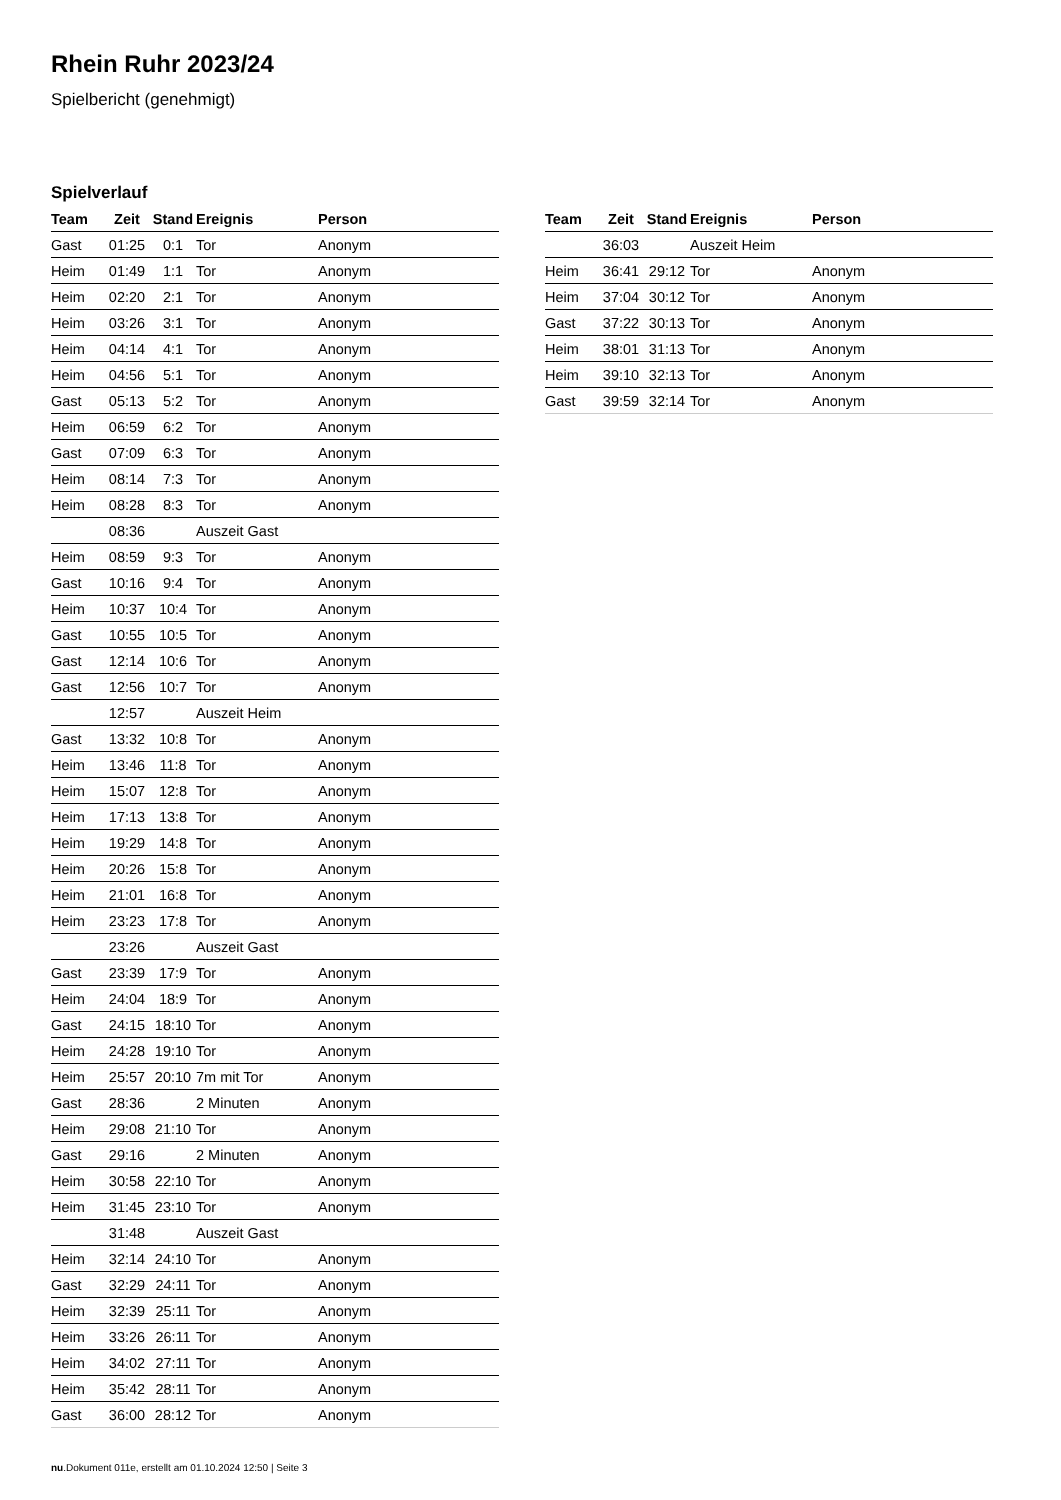Rhein Ruhr 2023/24
Spielbericht (genehmigt)
Spielverlauf
| Team | Zeit | Stand | Ereignis | Person |
| --- | --- | --- | --- | --- |
| Gast | 01:25 | 0:1 | Tor | Anonym |
| Heim | 01:49 | 1:1 | Tor | Anonym |
| Heim | 02:20 | 2:1 | Tor | Anonym |
| Heim | 03:26 | 3:1 | Tor | Anonym |
| Heim | 04:14 | 4:1 | Tor | Anonym |
| Heim | 04:56 | 5:1 | Tor | Anonym |
| Gast | 05:13 | 5:2 | Tor | Anonym |
| Heim | 06:59 | 6:2 | Tor | Anonym |
| Gast | 07:09 | 6:3 | Tor | Anonym |
| Heim | 08:14 | 7:3 | Tor | Anonym |
| Heim | 08:28 | 8:3 | Tor | Anonym |
| | 08:36 | | Auszeit Gast | |
| Heim | 08:59 | 9:3 | Tor | Anonym |
| Gast | 10:16 | 9:4 | Tor | Anonym |
| Heim | 10:37 | 10:4 | Tor | Anonym |
| Gast | 10:55 | 10:5 | Tor | Anonym |
| Gast | 12:14 | 10:6 | Tor | Anonym |
| Gast | 12:56 | 10:7 | Tor | Anonym |
| | 12:57 | | Auszeit Heim | |
| Gast | 13:32 | 10:8 | Tor | Anonym |
| Heim | 13:46 | 11:8 | Tor | Anonym |
| Heim | 15:07 | 12:8 | Tor | Anonym |
| Heim | 17:13 | 13:8 | Tor | Anonym |
| Heim | 19:29 | 14:8 | Tor | Anonym |
| Heim | 20:26 | 15:8 | Tor | Anonym |
| Heim | 21:01 | 16:8 | Tor | Anonym |
| Heim | 23:23 | 17:8 | Tor | Anonym |
| | 23:26 | | Auszeit Gast | |
| Gast | 23:39 | 17:9 | Tor | Anonym |
| Heim | 24:04 | 18:9 | Tor | Anonym |
| Gast | 24:15 | 18:10 | Tor | Anonym |
| Heim | 24:28 | 19:10 | Tor | Anonym |
| Heim | 25:57 | 20:10 | 7m mit Tor | Anonym |
| Gast | 28:36 | | 2 Minuten | Anonym |
| Heim | 29:08 | 21:10 | Tor | Anonym |
| Gast | 29:16 | | 2 Minuten | Anonym |
| Heim | 30:58 | 22:10 | Tor | Anonym |
| Heim | 31:45 | 23:10 | Tor | Anonym |
| | 31:48 | | Auszeit Gast | |
| Heim | 32:14 | 24:10 | Tor | Anonym |
| Gast | 32:29 | 24:11 | Tor | Anonym |
| Heim | 32:39 | 25:11 | Tor | Anonym |
| Heim | 33:26 | 26:11 | Tor | Anonym |
| Heim | 34:02 | 27:11 | Tor | Anonym |
| Heim | 35:42 | 28:11 | Tor | Anonym |
| Gast | 36:00 | 28:12 | Tor | Anonym |
| Team | Zeit | Stand | Ereignis | Person |
| --- | --- | --- | --- | --- |
| | 36:03 | | Auszeit Heim | |
| Heim | 36:41 | 29:12 | Tor | Anonym |
| Heim | 37:04 | 30:12 | Tor | Anonym |
| Gast | 37:22 | 30:13 | Tor | Anonym |
| Heim | 38:01 | 31:13 | Tor | Anonym |
| Heim | 39:10 | 32:13 | Tor | Anonym |
| Gast | 39:59 | 32:14 | Tor | Anonym |
nu.Dokument 011e, erstellt am 01.10.2024 12:50 | Seite 3